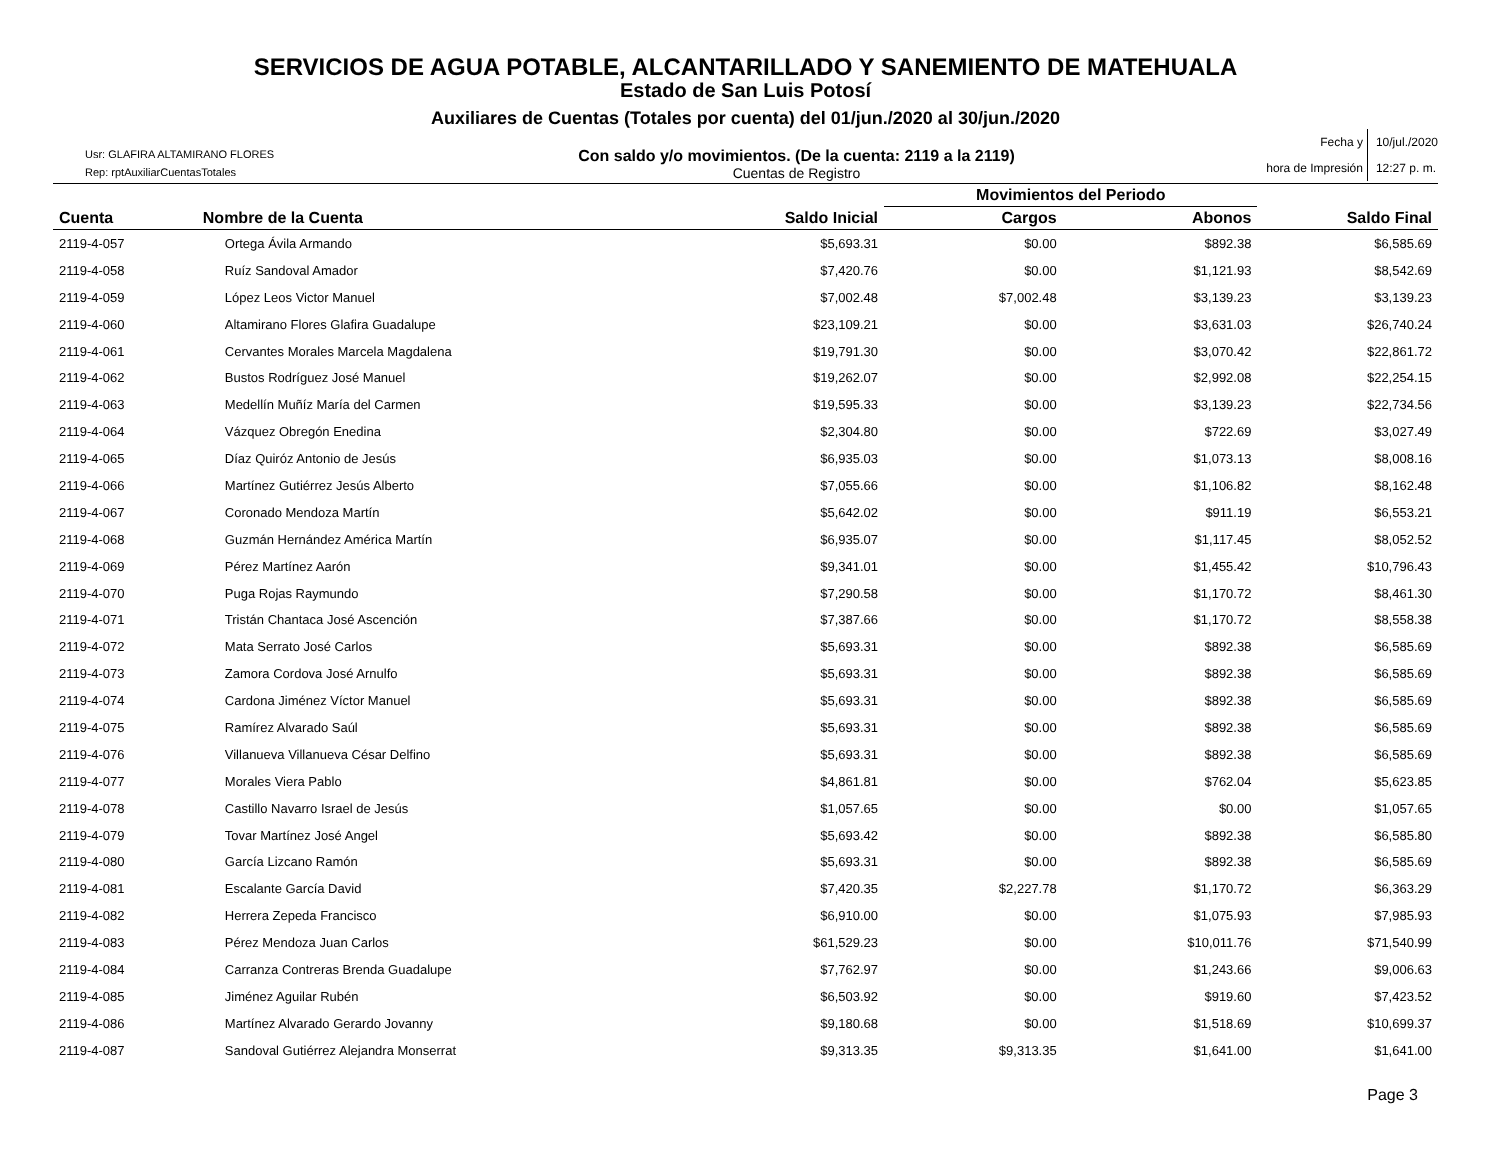SERVICIOS DE AGUA POTABLE, ALCANTARILLADO Y SANEMIENTO DE MATEHUALA
Estado de San Luis Potosí
Auxiliares de Cuentas (Totales por cuenta) del 01/jun./2020 al 30/jun./2020
Usr: GLAFIRA ALTAMIRANO FLORES
Rep: rptAuxiliarCuentasTotales
Con saldo y/o movimientos. (De la cuenta: 2119 a la 2119)
Cuentas de Registro
Fecha y
hora de Impresión
10/jul./2020
12:27 p. m.
| Cuenta | Nombre de la Cuenta | Saldo Inicial | Movimientos del Periodo | | Saldo Final |
| --- | --- | --- | --- | --- | --- |
| | | | Cargos | Abonos | |
| 2119-4-057 | Ortega Ávila Armando | $5,693.31 | $0.00 | $892.38 | $6,585.69 |
| 2119-4-058 | Ruíz Sandoval Amador | $7,420.76 | $0.00 | $1,121.93 | $8,542.69 |
| 2119-4-059 | López Leos Victor Manuel | $7,002.48 | $7,002.48 | $3,139.23 | $3,139.23 |
| 2119-4-060 | Altamirano Flores Glafira Guadalupe | $23,109.21 | $0.00 | $3,631.03 | $26,740.24 |
| 2119-4-061 | Cervantes Morales Marcela Magdalena | $19,791.30 | $0.00 | $3,070.42 | $22,861.72 |
| 2119-4-062 | Bustos Rodríguez José Manuel | $19,262.07 | $0.00 | $2,992.08 | $22,254.15 |
| 2119-4-063 | Medellín Muñíz María del Carmen | $19,595.33 | $0.00 | $3,139.23 | $22,734.56 |
| 2119-4-064 | Vázquez Obregón Enedina | $2,304.80 | $0.00 | $722.69 | $3,027.49 |
| 2119-4-065 | Díaz Quiróz Antonio de Jesús | $6,935.03 | $0.00 | $1,073.13 | $8,008.16 |
| 2119-4-066 | Martínez Gutiérrez Jesús Alberto | $7,055.66 | $0.00 | $1,106.82 | $8,162.48 |
| 2119-4-067 | Coronado Mendoza Martín | $5,642.02 | $0.00 | $911.19 | $6,553.21 |
| 2119-4-068 | Guzmán Hernández América Martín | $6,935.07 | $0.00 | $1,117.45 | $8,052.52 |
| 2119-4-069 | Pérez Martínez Aarón | $9,341.01 | $0.00 | $1,455.42 | $10,796.43 |
| 2119-4-070 | Puga Rojas Raymundo | $7,290.58 | $0.00 | $1,170.72 | $8,461.30 |
| 2119-4-071 | Tristán Chantaca José Ascención | $7,387.66 | $0.00 | $1,170.72 | $8,558.38 |
| 2119-4-072 | Mata Serrato José Carlos | $5,693.31 | $0.00 | $892.38 | $6,585.69 |
| 2119-4-073 | Zamora Cordova José Arnulfo | $5,693.31 | $0.00 | $892.38 | $6,585.69 |
| 2119-4-074 | Cardona Jiménez Víctor Manuel | $5,693.31 | $0.00 | $892.38 | $6,585.69 |
| 2119-4-075 | Ramírez Alvarado Saúl | $5,693.31 | $0.00 | $892.38 | $6,585.69 |
| 2119-4-076 | Villanueva Villanueva César Delfino | $5,693.31 | $0.00 | $892.38 | $6,585.69 |
| 2119-4-077 | Morales Viera Pablo | $4,861.81 | $0.00 | $762.04 | $5,623.85 |
| 2119-4-078 | Castillo Navarro Israel de Jesús | $1,057.65 | $0.00 | $0.00 | $1,057.65 |
| 2119-4-079 | Tovar Martínez José Angel | $5,693.42 | $0.00 | $892.38 | $6,585.80 |
| 2119-4-080 | García Lizcano Ramón | $5,693.31 | $0.00 | $892.38 | $6,585.69 |
| 2119-4-081 | Escalante García David | $7,420.35 | $2,227.78 | $1,170.72 | $6,363.29 |
| 2119-4-082 | Herrera Zepeda Francisco | $6,910.00 | $0.00 | $1,075.93 | $7,985.93 |
| 2119-4-083 | Pérez Mendoza Juan Carlos | $61,529.23 | $0.00 | $10,011.76 | $71,540.99 |
| 2119-4-084 | Carranza Contreras Brenda Guadalupe | $7,762.97 | $0.00 | $1,243.66 | $9,006.63 |
| 2119-4-085 | Jiménez Aguilar Rubén | $6,503.92 | $0.00 | $919.60 | $7,423.52 |
| 2119-4-086 | Martínez Alvarado Gerardo Jovanny | $9,180.68 | $0.00 | $1,518.69 | $10,699.37 |
| 2119-4-087 | Sandoval Gutiérrez Alejandra Monserrat | $9,313.35 | $9,313.35 | $1,641.00 | $1,641.00 |
Page 3